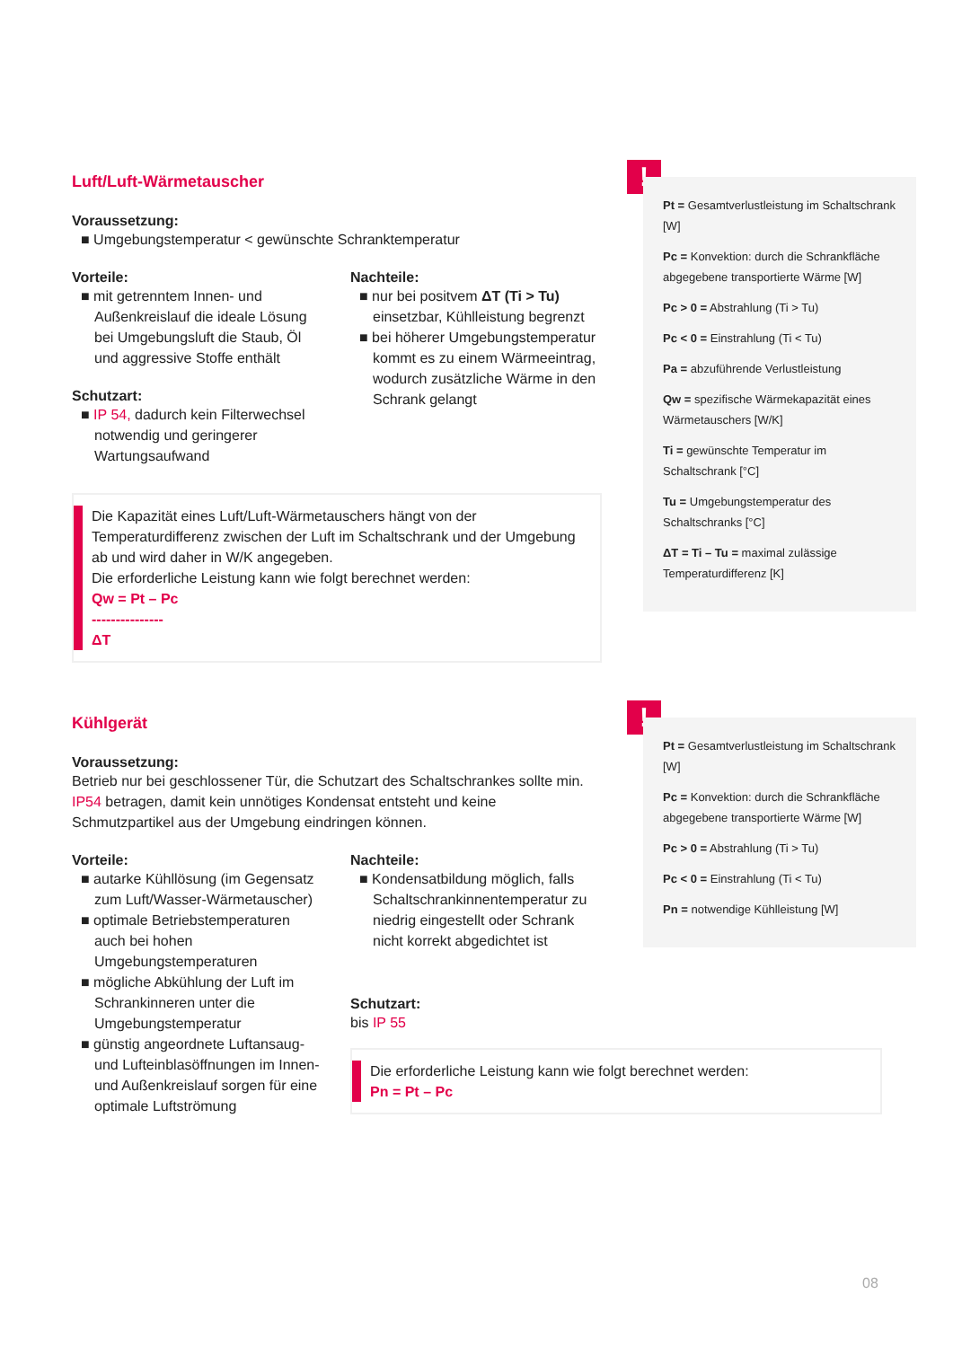Luft/Luft-Wärmetauscher
Voraussetzung:
■ Umgebungstemperatur < gewünschte Schranktemperatur
Vorteile:
■ mit getrenntem Innen- und Außenkreislauf die ideale Lösung bei Umgebungsluft die Staub, Öl und aggressive Stoffe enthält
Schutzart:
■ IP 54, dadurch kein Filterwechsel notwendig und geringerer Wartungsaufwand
Nachteile:
■ nur bei positvem ΔT (Ti > Tu) einsetzbar, Kühlleistung begrenzt
■ bei höherer Umgebungstemperatur kommt es zu einem Wärmeeintrag, wodurch zusätzliche Wärme in den Schrank gelangt
Die Kapazität eines Luft/Luft-Wärmetauschers hängt von der Temperaturdifferenz zwischen der Luft im Schaltschrank und der Umgebung ab und wird daher in W/K angegeben.
Die erforderliche Leistung kann wie folgt berechnet werden:
Qw = Pt – Pc
---------------
ΔT
!
Pt = Gesamtverlustleistung im Schaltschrank [W]
Pc = Konvektion: durch die Schrankfläche abgegebene transportierte Wärme [W]
Pc > 0 = Abstrahlung (Ti > Tu)
Pc < 0 = Einstrahlung (Ti < Tu)
Pa = abzuführende Verlustleistung
Qw = spezifische Wärmekapazität eines Wärmetauschers [W/K]
Ti = gewünschte Temperatur im Schaltschrank [°C]
Tu = Umgebungstemperatur des Schaltschranks [°C]
ΔT = Ti – Tu = maximal zulässige Temperaturdifferenz [K]
Kühlgerät
Voraussetzung:
Betrieb nur bei geschlossener Tür, die Schutzart des Schaltschrankes sollte min. IP54 betragen, damit kein unnötiges Kondensat entsteht und keine Schmutzpartikel aus der Umgebung eindringen können.
Vorteile:
■ autarke Kühllösung (im Gegensatz zum Luft/Wasser-Wärmetauscher)
■ optimale Betriebstemperaturen auch bei hohen Umgebungstemperaturen
■ mögliche Abkühlung der Luft im Schrankinneren unter die Umgebungstemperatur
■ günstig angeordnete Luftansaug- und Lufteinblasöffnungen im Innen- und Außenkreislauf sorgen für eine optimale Luftströmung
Nachteile:
■ Kondensatbildung möglich, falls Schaltschrankinnentemperatur zu niedrig eingestellt oder Schrank nicht korrekt abgedichtet ist
Schutzart:
bis IP 55
Die erforderliche Leistung kann wie folgt berechnet werden:
Pn = Pt – Pc
!
Pt = Gesamtverlustleistung im Schaltschrank [W]
Pc = Konvektion: durch die Schrankfläche abgegebene transportierte Wärme [W]
Pc > 0 = Abstrahlung (Ti > Tu)
Pc < 0 = Einstrahlung (Ti < Tu)
Pn = notwendige Kühlleistung [W]
08